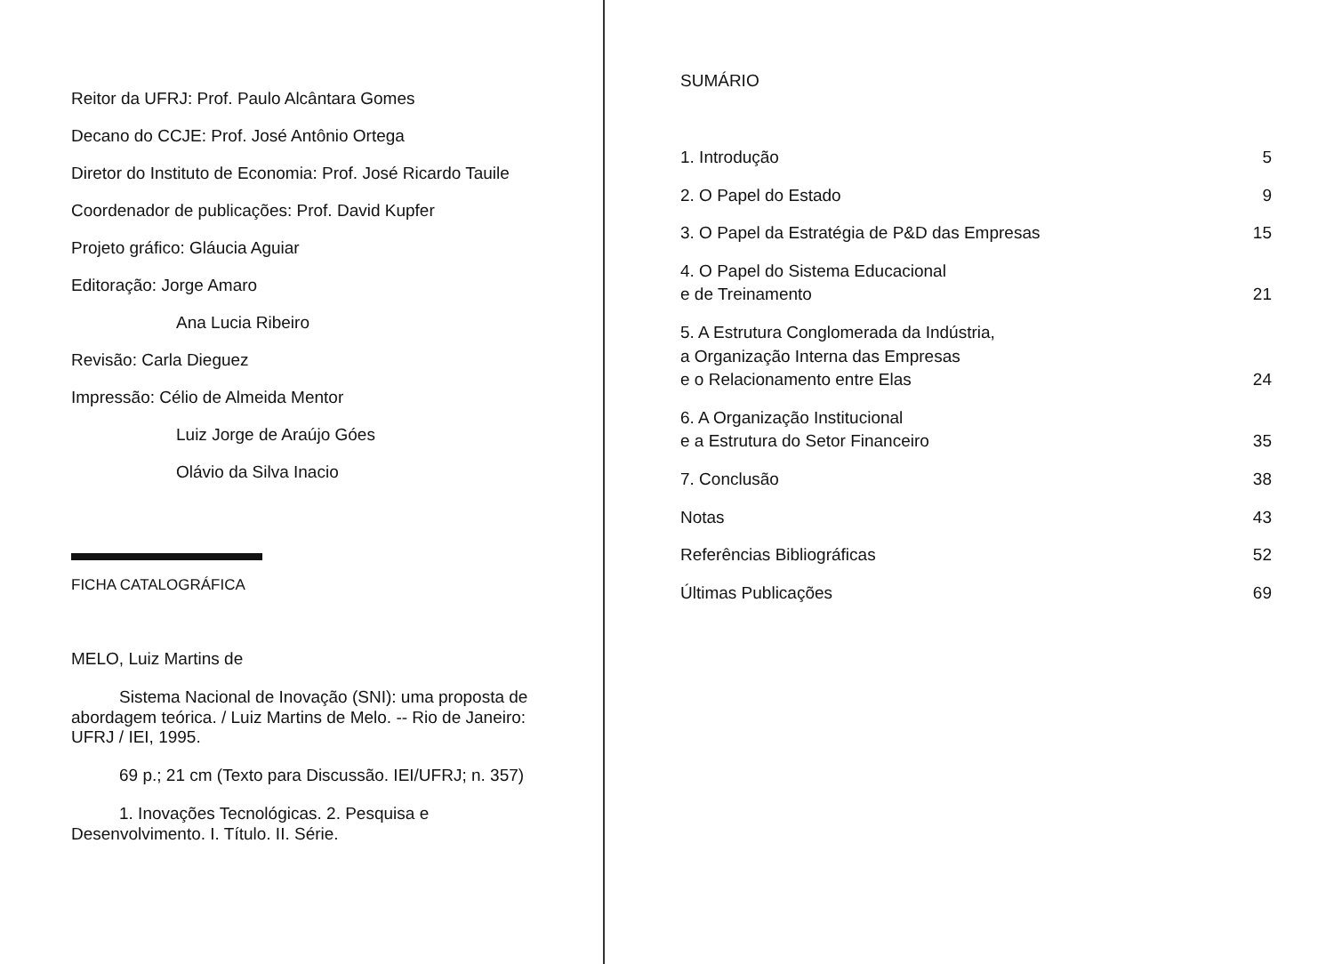Reitor da UFRJ: Prof. Paulo Alcântara Gomes
Decano do CCJE: Prof. José Antônio Ortega
Diretor do Instituto de Economia: Prof. José Ricardo Tauile
Coordenador de publicações: Prof. David Kupfer
Projeto gráfico: Gláucia Aguiar
Editoração: Jorge Amaro
Ana Lucia Ribeiro
Revisão: Carla Dieguez
Impressão: Célio de Almeida Mentor
Luiz Jorge de Araújo Góes
Olávio da Silva Inacio
FICHA CATALOGRÁFICA
MELO, Luiz Martins de
Sistema Nacional de Inovação (SNI): uma proposta de abordagem teórica. / Luiz Martins de Melo. -- Rio de Janeiro: UFRJ / IEI, 1995.
69 p.; 21 cm (Texto para Discussão. IEI/UFRJ; n. 357)
1. Inovações Tecnológicas. 2. Pesquisa e Desenvolvimento. I. Título. II. Série.
SUMÁRIO
| 1. Introdução | 5 |
| 2. O Papel do Estado | 9 |
| 3. O Papel da Estratégia de P&D das Empresas | 15 |
| 4. O Papel do Sistema Educacional e de Treinamento | 21 |
| 5. A Estrutura Conglomerada da Indústria, a Organização Interna das Empresas e o Relacionamento entre Elas | 24 |
| 6. A Organização Institucional e a Estrutura do Setor Financeiro | 35 |
| 7. Conclusão | 38 |
| Notas | 43 |
| Referências Bibliográficas | 52 |
| Últimas Publicações | 69 |